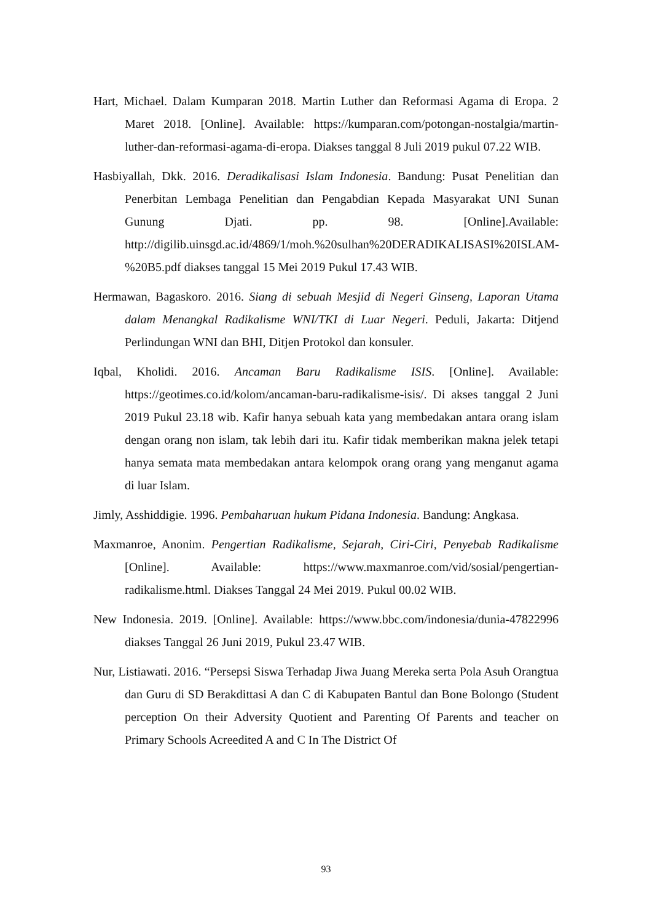Hart, Michael. Dalam Kumparan 2018. Martin Luther dan Reformasi Agama di Eropa. 2 Maret 2018. [Online]. Available: https://kumparan.com/potongan-nostalgia/martin-luther-dan-reformasi-agama-di-eropa. Diakses tanggal 8 Juli 2019 pukul 07.22 WIB.
Hasbiyallah, Dkk. 2016. Deradikalisasi Islam Indonesia. Bandung: Pusat Penelitian dan Penerbitan Lembaga Penelitian dan Pengabdian Kepada Masyarakat UNI Sunan Gunung Djati. pp. 98. [Online].Available: http://digilib.uinsgd.ac.id/4869/1/moh.%20sulhan%20DERADIKALISASI%20ISLAM-%20B5.pdf diakses tanggal 15 Mei 2019 Pukul 17.43 WIB.
Hermawan, Bagaskoro. 2016. Siang di sebuah Mesjid di Negeri Ginseng, Laporan Utama dalam Menangkal Radikalisme WNI/TKI di Luar Negeri. Peduli, Jakarta: Ditjend Perlindungan WNI dan BHI, Ditjen Protokol dan konsuler.
Iqbal, Kholidi. 2016. Ancaman Baru Radikalisme ISIS. [Online]. Available: https://geotimes.co.id/kolom/ancaman-baru-radikalisme-isis/. Di akses tanggal 2 Juni 2019 Pukul 23.18 wib. Kafir hanya sebuah kata yang membedakan antara orang islam dengan orang non islam, tak lebih dari itu. Kafir tidak memberikan makna jelek tetapi hanya semata mata membedakan antara kelompok orang orang yang menganut agama di luar Islam.
Jimly, Asshiddigie. 1996. Pembaharuan hukum Pidana Indonesia. Bandung: Angkasa.
Maxmanroe, Anonim. Pengertian Radikalisme, Sejarah, Ciri-Ciri, Penyebab Radikalisme [Online]. Available: https://www.maxmanroe.com/vid/sosial/pengertian-radikalisme.html. Diakses Tanggal 24 Mei 2019. Pukul 00.02 WIB.
New Indonesia. 2019. [Online]. Available: https://www.bbc.com/indonesia/dunia-47822996 diakses Tanggal 26 Juni 2019, Pukul 23.47 WIB.
Nur, Listiawati. 2016. “Persepsi Siswa Terhadap Jiwa Juang Mereka serta Pola Asuh Orangtua dan Guru di SD Berakdittasi A dan C di Kabupaten Bantul dan Bone Bolongo (Student perception On their Adversity Quotient and Parenting Of Parents and teacher on Primary Schools Acreedited A and C In The District Of
93